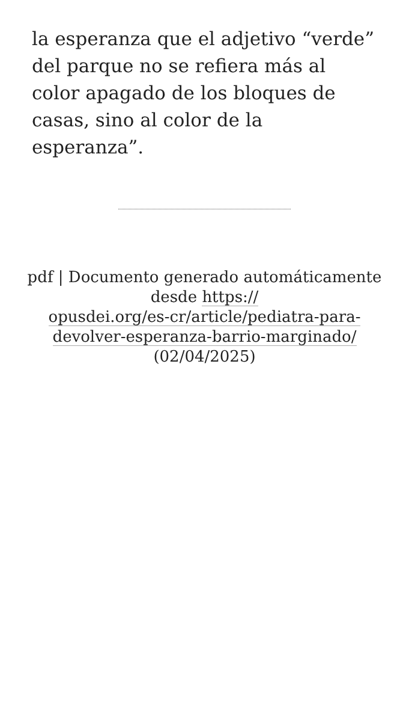la esperanza que el adjetivo “verde” del parque no se refiera más al color apagado de los bloques de casas, sino al color de la esperanza”.
pdf | Documento generado automáticamente desde https://
opusdei.org/es-cr/article/pediatra-para-
devolver-esperanza-barrio-marginado/
(02/04/2025)